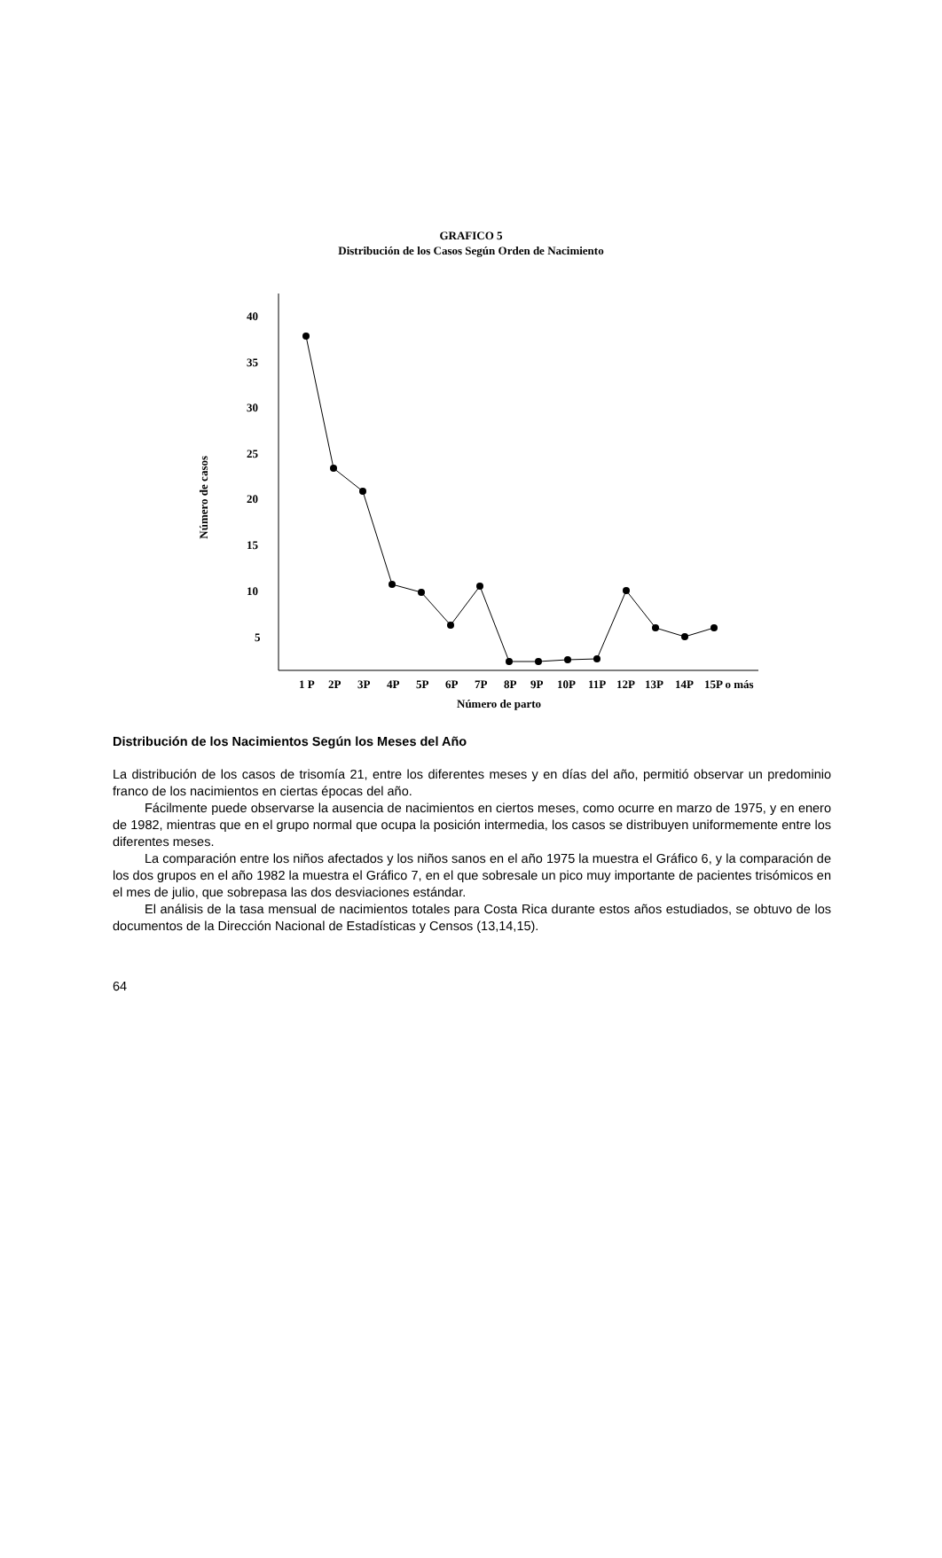GRAFICO 5
Distribución de los Casos Según Orden de Nacimiento
Número de casos
40
35
30
25
20
15
10
5
1 P
2P
3P
4P
5P
6P
7P
8P
9P
10P
11P
12P
13P
14P
15P o más
Número de parto
Distribución de los Nacimientos Según los Meses del Año
La distribución de los casos de trisomía 21, entre los diferentes meses y en días del año, permitió observar un predominio franco de los nacimientos en ciertas épocas del año.
Fácilmente puede observarse la ausencia de nacimientos en ciertos meses, como ocurre en marzo de 1975, y en enero de 1982, mientras que en el grupo normal que ocupa la posición intermedia, los casos se distribuyen uniformemente entre los diferentes meses.
La comparación entre los niños afectados y los niños sanos en el año 1975 la muestra el Gráfico 6, y la comparación de los dos grupos en el año 1982 la muestra el Gráfico 7, en el que sobresale un pico muy importante de pacientes trisómicos en el mes de julio, que sobrepasa las dos desviaciones estándar.
El análisis de la tasa mensual de nacimientos totales para Costa Rica durante estos años estudiados, se obtuvo de los documentos de la Dirección Nacional de Estadísticas y Censos (13,14,15).
64